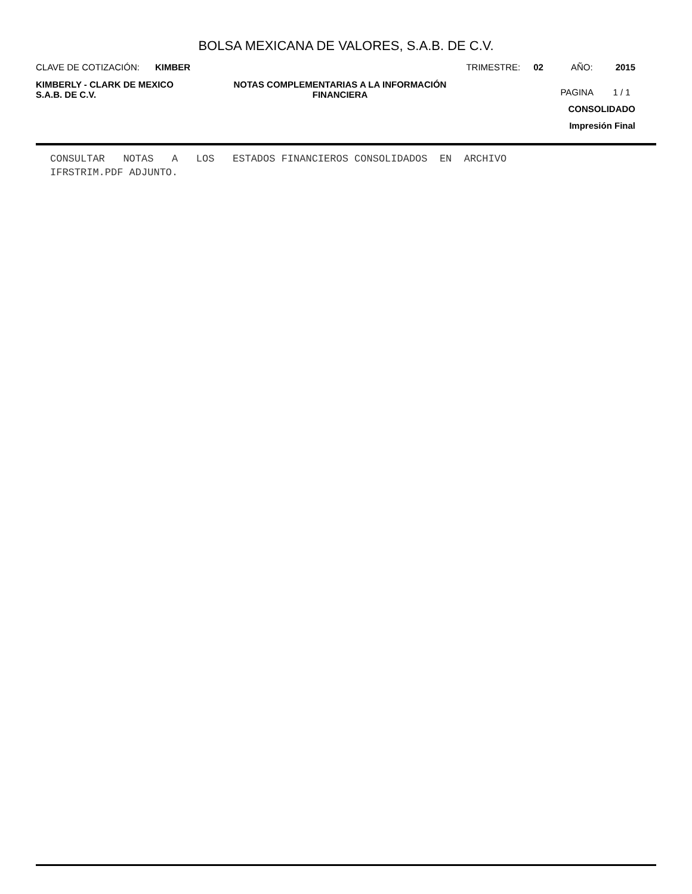BOLSA MEXICANA DE VALORES, S.A.B. DE C.V.
CLAVE DE COTIZACIÓN: KIMBER TRIMESTRE: 02 AÑO: 2015
KIMBERLY - CLARK DE MEXICO
S.A.B. DE C.V.
NOTAS COMPLEMENTARIAS A LA INFORMACIÓN
FINANCIERA
PAGINA 1 / 1
CONSOLIDADO
Impresión Final
CONSULTAR NOTAS A LOS ESTADOS FINANCIEROS CONSOLIDADOS EN ARCHIVO
IFRSTRIM.PDF ADJUNTO.